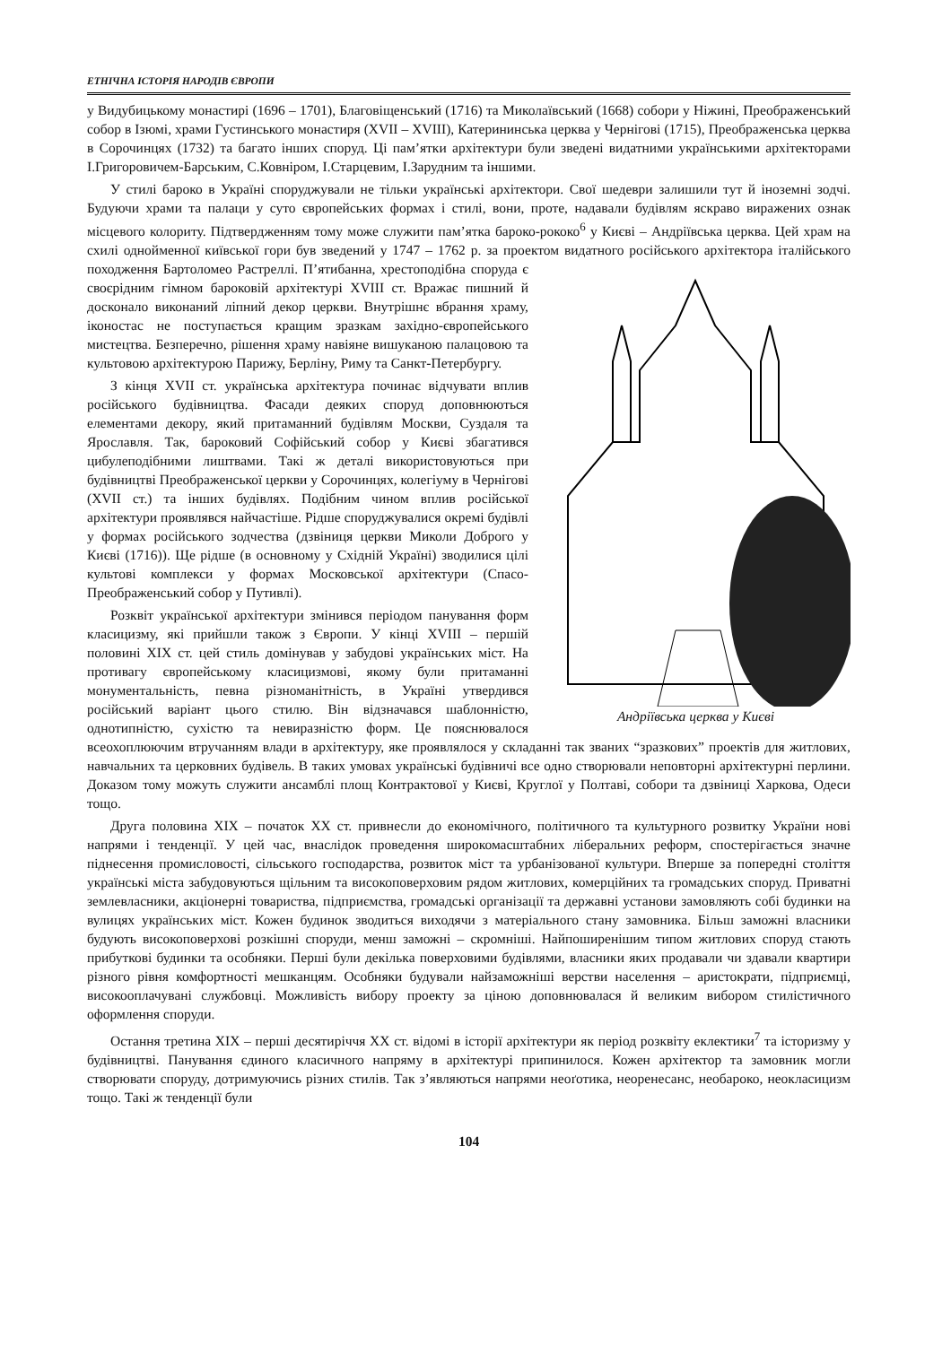ЕТНІЧНА ІСТОРІЯ НАРОДІВ ЄВРОПИ
у Видубицькому монастирі (1696 – 1701), Благовіщенський (1716) та Миколаївський (1668) собори у Ніжині, Преображенський собор в Ізюмі, храми Густинського монастиря (XVII – XVIII), Катерининська церква у Чернігові (1715), Преображенська церква в Сорочинцях (1732) та багато інших споруд. Ці пам’ятки архітектури були зведені видатними українськими архітекторами І.Григоровичем-Барським, С.Ковніром, І.Старцевим, І.Зарудним та іншими.
У стилі бароко в Україні споруджували не тільки українські архітектори. Свої шедеври залишили тут й іноземні зодчі. Будуючи храми та палаци у суто європейських формах і стилі, вони, проте, надавали будівлям яскраво виражених ознак місцевого колориту. Підтвердженням тому може служити пам’ятка бароко-рококо<sup>6</sup> у Києві – Андріївська церква. Цей храм на схилі однойменної київської гори був зведений у 1747 – 1762 р. за проектом видатного російського архітектора італійського походження Бартоломео Растреллі. Андріївська церква у Києві П’ятибанна, хрестоподібна споруда є своєрідним гімном бароковій архітектурі XVIII ст. Вражає пишний й досконало виконаний ліпний декор церкви. Внутрішнє вбрання храму, іконостас не поступається кращим зразкам західно-європейського мистецтва. Безперечно, рішення храму навіяне вишуканою палацовою та культовою архітектурою Парижу, Берліну, Риму та Санкт-Петербургу.
З кінця XVII ст. українська архітектура починає відчувати вплив російського будівництва. Фасади деяких споруд доповнюються елементами декору, який притаманний будівлям Москви, Суздаля та Ярославля. Так, бароковий Софійський собор у Києві збагатився цибулеподібними лиштвами. Такі ж деталі використовуються при будівництві Преображенської церкви у Сорочинцях, колегіуму в Чернігові (XVII ст.) та інших будівлях. Подібним чином вплив російської архітектури проявлявся найчастіше. Рідше споруджувалися окремі будівлі у формах російського зодчества (дзвіниця церкви Миколи Доброго у Києві (1716)). Ще рідше (в основному у Східній Україні) зводилися цілі культові комплекси у формах Московської архітектури (Спасо-Преображенський собор у Путивлі).
Розквіт української архітектури змінився періодом панування форм класицизму, які прийшли також з Європи. У кінці XVIII – першій половині XIX ст. цей стиль домінував у забудові українських міст. На противагу європейському класицизмові, якому були притаманні монументальність, певна різноманітність, в Україні утвердився російський варіант цього стилю. Він відзначався шаблонністю, однотипністю, сухістю та невиразністю форм. Це пояснювалося всеохоплюючим втручанням влади в архітектуру, яке проявлялося у складанні так званих “зразкових” проектів для житлових, навчальних та церковних будівель. В таких умовах українські будівничі все одно створювали неповторні архітектурні перлини. Доказом тому можуть служити ансамблі площ Контрактової у Києві, Круглої у Полтаві, собори та дзвіниці Харкова, Одеси тощо.
Друга половина XIX – початок XX ст. привнесли до економічного, політичного та культурного розвитку України нові напрями і тенденції. У цей час, внаслідок проведення широкомасштабних ліберальних реформ, спостерігається значне піднесення промисловості, сільського господарства, розвиток міст та урбанізованої культури. Вперше за попередні століття українські міста забудовуються щільним та високоповерховим рядом житлових, комерційних та громадських споруд. Приватні землевласники, акціонерні товариства, підприємства, громадські організації та державні установи замовляють собі будинки на вулицях українських міст. Кожен будинок зводиться виходячи з матеріального стану замовника. Більш заможні власники будують високоповерхові розкішні споруди, менш заможні – скромніші. Найпоширенішим типом житлових споруд стають прибуткові будинки та особняки. Перші були декілька поверховими будівлями, власники яких продавали чи здавали квартири різного рівня комфортності мешканцям. Особняки будували найзаможніші верстви населення – аристократи, підприємці, високооплачувані службовці. Можливість вибору проекту за ціною доповнювалася й великим вибором стилістичного оформлення споруди.
Остання третина XIX – перші десятиріччя XX ст. відомі в історії архітектури як період розквіту еклектики<sup>7</sup> та історизму у будівництві. Панування єдиного класичного напряму в архітектурі припинилося. Кожен архітектор та замовник могли створювати споруду, дотримуючись різних стилів. Так з’являються напрями неоґотика, неоренесанс, необароко, неокласицизм тощо. Такі ж тенденції були
104